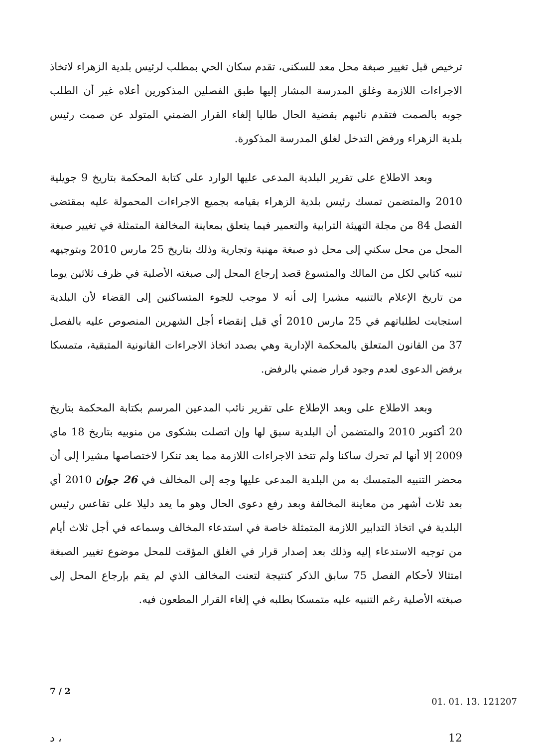ترخيص قبل تغيير صبغة محل معد للسكنى، تقدم سكان الحي بمطلب لرئيس بلدية الزهراء لاتخاذ الاجراءات اللازمة وغلق المدرسة المشار إليها طبق الفصلين المذكورين أعلاه غير أن الطلب جوبه بالصمت فتقدم نائبهم بقضية الحال طالبا إلغاء القرار الضمني المتولد عن صمت رئيس بلدية الزهراء ورفض التدخل لغلق المدرسة المذكورة.
وبعد الاطلاع على تقرير البلدية المدعى عليها الوارد على كتابة المحكمة بتاريخ 9 جويلية 2010 والمتضمن تمسك رئيس بلدية الزهراء بقيامه بجميع الاجراءات المحمولة عليه بمقتضى الفصل 84 من مجلة التهيئة الترابية والتعمير فيما يتعلق بمعاينة المخالفة المتمثلة في تغيير صبغة المحل من محل سكني إلى محل ذو صبغة مهنية وتجارية وذلك بتاريخ 25 مارس 2010 وبتوجيهه تنبيه كتابي لكل من المالك والمتسوغ قصد إرجاع المحل إلى صبغته الأصلية في ظرف ثلاثين يوما من تاريخ الإعلام بالتنبيه مشيرا إلى أنه لا موجب للجوء المتساكنين إلى القضاء لأن البلدية استجابت لطلباتهم في 25 مارس 2010 أي قبل إنقضاء أجل الشهرين المنصوص عليه بالفصل 37 من القانون المتعلق بالمحكمة الإدارية وهي بصدد اتخاذ الاجراءات القانونية المتبقية، متمسكا برفض الدعوى لعدم وجود قرار ضمني بالرفض.
وبعد الاطلاع على وبعد الإطلاع على تقرير نائب المدعين المرسم بكتابة المحكمة بتاريخ 20 أكتوبر 2010 والمتضمن أن البلدية سبق لها وإن اتصلت بشكوى من منوبيه بتاريخ 18 ماي 2009 إلا أنها لم تحرك ساكنا ولم تتخذ الاجراءات اللازمة مما يعد تنكرا لاختصاصها مشيرا إلى أن محضر التنبيه المتمسك به من البلدية المدعى عليها وجه إلى المخالف في 26 جوان 2010 أي بعد ثلاث أشهر من معاينة المخالفة وبعد رفع دعوى الحال وهو ما يعد دليلا على تقاعس رئيس البلدية في اتخاذ التدابير اللازمة المتمثلة خاصة في استدعاء المخالف وسماعه في أجل ثلاث أيام من توجيه الاستدعاء إليه وذلك بعد إصدار قرار في الغلق المؤقت للمحل موضوع تغيير الصبغة امتثالا لأحكام الفصل 75 سابق الذكر كنتيجة لتعنت المخالف الذي لم يقم بإرجاع المحل إلى صبغته الأصلية رغم التنبيه عليه متمسكا بطلبه في إلغاء القرار المطعون فيه.
7 / 2
121207 .13 .01 .01
د ، 12